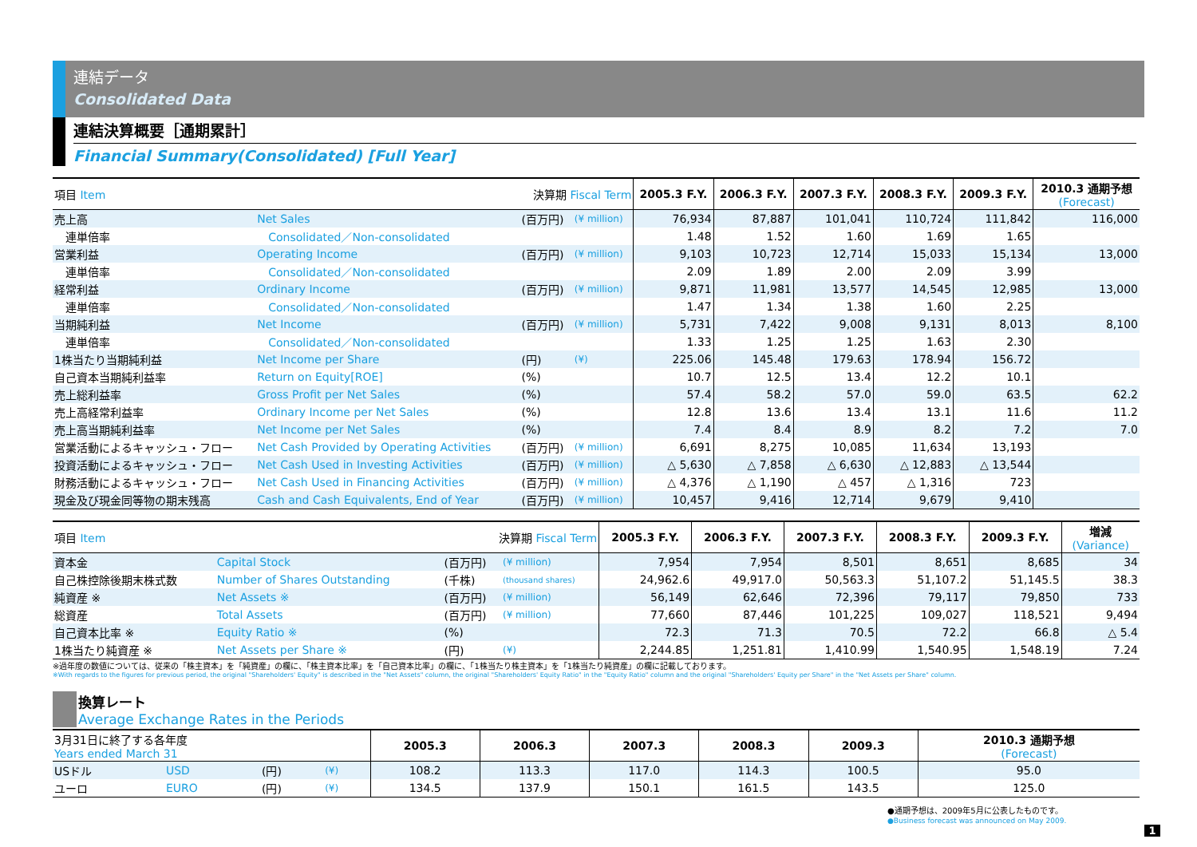連結データ
Consolidated Data
連結決算概要［通期累計］
Financial Summary(Consolidated) [Full Year]
| 項目 Item | | 決算期 Fiscal Term | | 2005.3 F.Y. | 2006.3 F.Y. | 2007.3 F.Y. | 2008.3 F.Y. | 2009.3 F.Y. | 2010.3 通期予想 (Forecast) |
| 売上高 | Net Sales | (百万円) | (¥ million) | 76,934 | 87,887 | 101,041 | 110,724 | 111,842 | 116,000 |
| 連単倍率 | Consolidated／Non-consolidated | | | 1.48 | 1.52 | 1.60 | 1.69 | 1.65 | |
| 営業利益 | Operating Income | (百万円) | (¥ million) | 9,103 | 10,723 | 12,714 | 15,033 | 15,134 | 13,000 |
| 連単倍率 | Consolidated／Non-consolidated | | | 2.09 | 1.89 | 2.00 | 2.09 | 3.99 | |
| 経常利益 | Ordinary Income | (百万円) | (¥ million) | 9,871 | 11,981 | 13,577 | 14,545 | 12,985 | 13,000 |
| 連単倍率 | Consolidated／Non-consolidated | | | 1.47 | 1.34 | 1.38 | 1.60 | 2.25 | |
| 当期純利益 | Net Income | (百万円) | (¥ million) | 5,731 | 7,422 | 9,008 | 9,131 | 8,013 | 8,100 |
| 連単倍率 | Consolidated／Non-consolidated | | | 1.33 | 1.25 | 1.25 | 1.63 | 2.30 | |
| 1株当たり当期純利益 | Net Income per Share | (円) | (¥) | 225.06 | 145.48 | 179.63 | 178.94 | 156.72 | |
| 自己資本当期純利益率 | Return on Equity[ROE] | (%) | | 10.7 | 12.5 | 13.4 | 12.2 | 10.1 | |
| 売上総利益率 | Gross Profit per Net Sales | (%) | | 57.4 | 58.2 | 57.0 | 59.0 | 63.5 | 62.2 |
| 売上高経常利益率 | Ordinary Income per Net Sales | (%) | | 12.8 | 13.6 | 13.4 | 13.1 | 11.6 | 11.2 |
| 売上高当期純利益率 | Net Income per Net Sales | (%) | | 7.4 | 8.4 | 8.9 | 8.2 | 7.2 | 7.0 |
| 営業活動によるキャッシュ・フロー | Net Cash Provided by Operating Activities | (百万円) | (¥ million) | 6,691 | 8,275 | 10,085 | 11,634 | 13,193 | |
| 投資活動によるキャッシュ・フロー | Net Cash Used in Investing Activities | (百万円) | (¥ million) | △ 5,630 | △ 7,858 | △ 6,630 | △ 12,883 | △ 13,544 | |
| 財務活動によるキャッシュ・フロー | Net Cash Used in Financing Activities | (百万円) | (¥ million) | △ 4,376 | △ 1,190 | △ 457 | △ 1,316 | 723 | |
| 現金及び現金同等物の期末残高 | Cash and Cash Equivalents, End of Year | (百万円) | (¥ million) | 10,457 | 9,416 | 12,714 | 9,679 | 9,410 | |
| 項目 Item | | 決算期 Fiscal Term | | 2005.3 F.Y. | 2006.3 F.Y. | 2007.3 F.Y. | 2008.3 F.Y. | 2009.3 F.Y. | 増減 (Variance) |
| 資本金 | Capital Stock | (百万円) | (¥ million) | 7,954 | 7,954 | 8,501 | 8,651 | 8,685 | 34 |
| 自己株控除後期末株式数 | Number of Shares Outstanding | (千株) | (thousand shares) | 24,962.6 | 49,917.0 | 50,563.3 | 51,107.2 | 51,145.5 | 38.3 |
| 純資産 ※ | Net Assets ※ | (百万円) | (¥ million) | 56,149 | 62,646 | 72,396 | 79,117 | 79,850 | 733 |
| 総資産 | Total Assets | (百万円) | (¥ million) | 77,660 | 87,446 | 101,225 | 109,027 | 118,521 | 9,494 |
| 自己資本比率 ※ | Equity Ratio ※ | (%) | | 72.3 | 71.3 | 70.5 | 72.2 | 66.8 | △ 5.4 |
| 1株当たり純資産 ※ | Net Assets per Share ※ | (円) | (¥) | 2,244.85 | 1,251.81 | 1,410.99 | 1,540.95 | 1,548.19 | 7.24 |
※過年度の数値については、従来の「株主資本」を「純資産」の欄に、「株主資本比率」を「自己資本比率」の欄に、「1株当たり株主資本」を「1株当たり純資産」の欄に記載しております。
※With regards to the figures for previous period, the original "Shareholders' Equity" is described in the "Net Assets" column, the original "Shareholders' Equity Ratio" in the "Equity Ratio" column and the original "Shareholders' Equity per Share" in the "Net Assets per Share" column.
換算レート
Average Exchange Rates in the Periods
| 3月31日に終了する各年度 Years ended March 31 | | | | 2005.3 | 2006.3 | 2007.3 | 2008.3 | 2009.3 | 2010.3 通期予想 (Forecast) |
| USドル | USD | (円) | (¥) | 108.2 | 113.3 | 117.0 | 114.3 | 100.5 | 95.0 |
| ユーロ | EURO | (円) | (¥) | 134.5 | 137.9 | 150.1 | 161.5 | 143.5 | 125.0 |
●通期予想は、2009年5月に公表したものです。
●Business forecast was announced on May 2009.
1